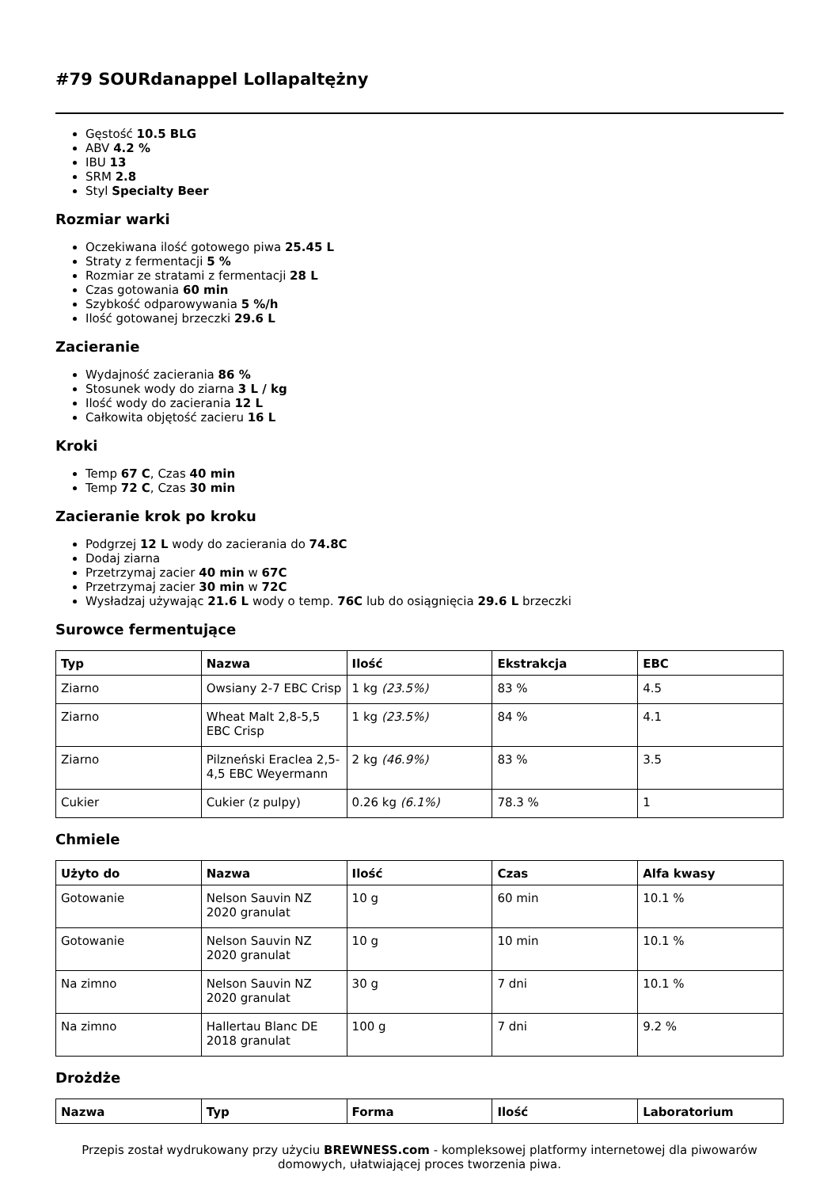#79 SOURdanappel Lollapaltężny
Gęstość 10.5 BLG
ABV 4.2 %
IBU 13
SRM 2.8
Styl Specialty Beer
Rozmiar warki
Oczekiwana ilość gotowego piwa 25.45 L
Straty z fermentacji 5 %
Rozmiar ze stratami z fermentacji 28 L
Czas gotowania 60 min
Szybkość odparowywania 5 %/h
Ilość gotowanej brzeczki 29.6 L
Zacieranie
Wydajność zacierania 86 %
Stosunek wody do ziarna 3 L / kg
Ilość wody do zacierania 12 L
Całkowita objętość zacieru 16 L
Kroki
Temp 67 C, Czas 40 min
Temp 72 C, Czas 30 min
Zacieranie krok po kroku
Podgrzej 12 L wody do zacierania do 74.8C
Dodaj ziarna
Przetrzymaj zacier 40 min w 67C
Przetrzymaj zacier 30 min w 72C
Wysładzaj używając 21.6 L wody o temp. 76C lub do osiągnięcia 29.6 L brzeczki
Surowce fermentujące
| Typ | Nazwa | Ilość | Ekstrakcja | EBC |
| --- | --- | --- | --- | --- |
| Ziarno | Owsiany 2-7 EBC Crisp | 1 kg (23.5%) | 83 % | 4.5 |
| Ziarno | Wheat Malt 2,8-5,5 EBC Crisp | 1 kg (23.5%) | 84 % | 4.1 |
| Ziarno | Pilzneński Eraclea 2,5-4,5 EBC Weyermann | 2 kg (46.9%) | 83 % | 3.5 |
| Cukier | Cukier (z pulpy) | 0.26 kg (6.1%) | 78.3 % | 1 |
Chmiele
| Użyto do | Nazwa | Ilość | Czas | Alfa kwasy |
| --- | --- | --- | --- | --- |
| Gotowanie | Nelson Sauvin NZ 2020 granulat | 10 g | 60 min | 10.1 % |
| Gotowanie | Nelson Sauvin NZ 2020 granulat | 10 g | 10 min | 10.1 % |
| Na zimno | Nelson Sauvin NZ 2020 granulat | 30 g | 7 dni | 10.1 % |
| Na zimno | Hallertau Blanc DE 2018 granulat | 100 g | 7 dni | 9.2 % |
Drożdże
| Nazwa | Typ | Forma | Ilość | Laboratorium |
| --- | --- | --- | --- | --- |
Przepis został wydrukowany przy użyciu BREWNESS.com - kompleksowej platformy internetowej dla piwowarów domowych, ułatwiającej proces tworzenia piwa.